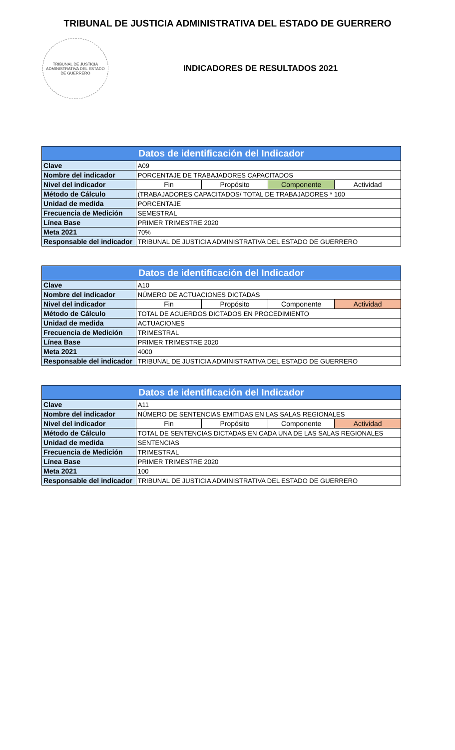TRIBUNAL DE JUSTICIA ADMINISTRATIVA DEL ESTADO DE GUERRERO
TRIBUNAL DE JUSTICIA ADMINISTRATIVA DEL ESTADO DE GUERRERO
INDICADORES DE RESULTADOS 2021
| Datos de identificación del Indicador | | | | |
| --- | --- | --- | --- | --- |
| Clave | A09 | | | |
| Nombre del indicador | PORCENTAJE DE TRABAJADORES CAPACITADOS | | | |
| Nivel del indicador | Fin | Propósito | Componente | Actividad |
| Método de Cálculo | (TRABAJADORES CAPACITADOS/ TOTAL DE TRABAJADORES * 100 | | | |
| Unidad de medida | PORCENTAJE | | | |
| Frecuencia de Medición | SEMESTRAL | | | |
| Línea Base | PRIMER TRIMESTRE 2020 | | | |
| Meta 2021 | 70% | | | |
| Responsable del indicador | TRIBUNAL DE JUSTICIA ADMINISTRATIVA DEL ESTADO DE GUERRERO | | | |
| Datos de identificación del Indicador | | | | |
| --- | --- | --- | --- | --- |
| Clave | A10 | | | |
| Nombre del indicador | NÚMERO DE ACTUACIONES DICTADAS | | | |
| Nivel del indicador | Fin | Propósito | Componente | Actividad |
| Método de Cálculo | TOTAL DE ACUERDOS DICTADOS EN PROCEDIMIENTO | | | |
| Unidad de medida | ACTUACIONES | | | |
| Frecuencia de Medición | TRIMESTRAL | | | |
| Línea Base | PRIMER TRIMESTRE 2020 | | | |
| Meta 2021 | 4000 | | | |
| Responsable del indicador | TRIBUNAL DE JUSTICIA ADMINISTRATIVA DEL ESTADO DE GUERRERO | | | |
| Datos de identificación del Indicador | | | | |
| --- | --- | --- | --- | --- |
| Clave | A11 | | | |
| Nombre del indicador | NÚMERO DE SENTENCIAS EMITIDAS EN LAS SALAS REGIONALES | | | |
| Nivel del indicador | Fin | Propósito | Componente | Actividad |
| Método de Cálculo | TOTAL DE SENTENCIAS DICTADAS EN CADA UNA DE LAS SALAS REGIONALES | | | |
| Unidad de medida | SENTENCIAS | | | |
| Frecuencia de Medición | TRIMESTRAL | | | |
| Línea Base | PRIMER TRIMESTRE 2020 | | | |
| Meta 2021 | 100 | | | |
| Responsable del indicador | TRIBUNAL DE JUSTICIA ADMINISTRATIVA DEL ESTADO DE GUERRERO | | | |